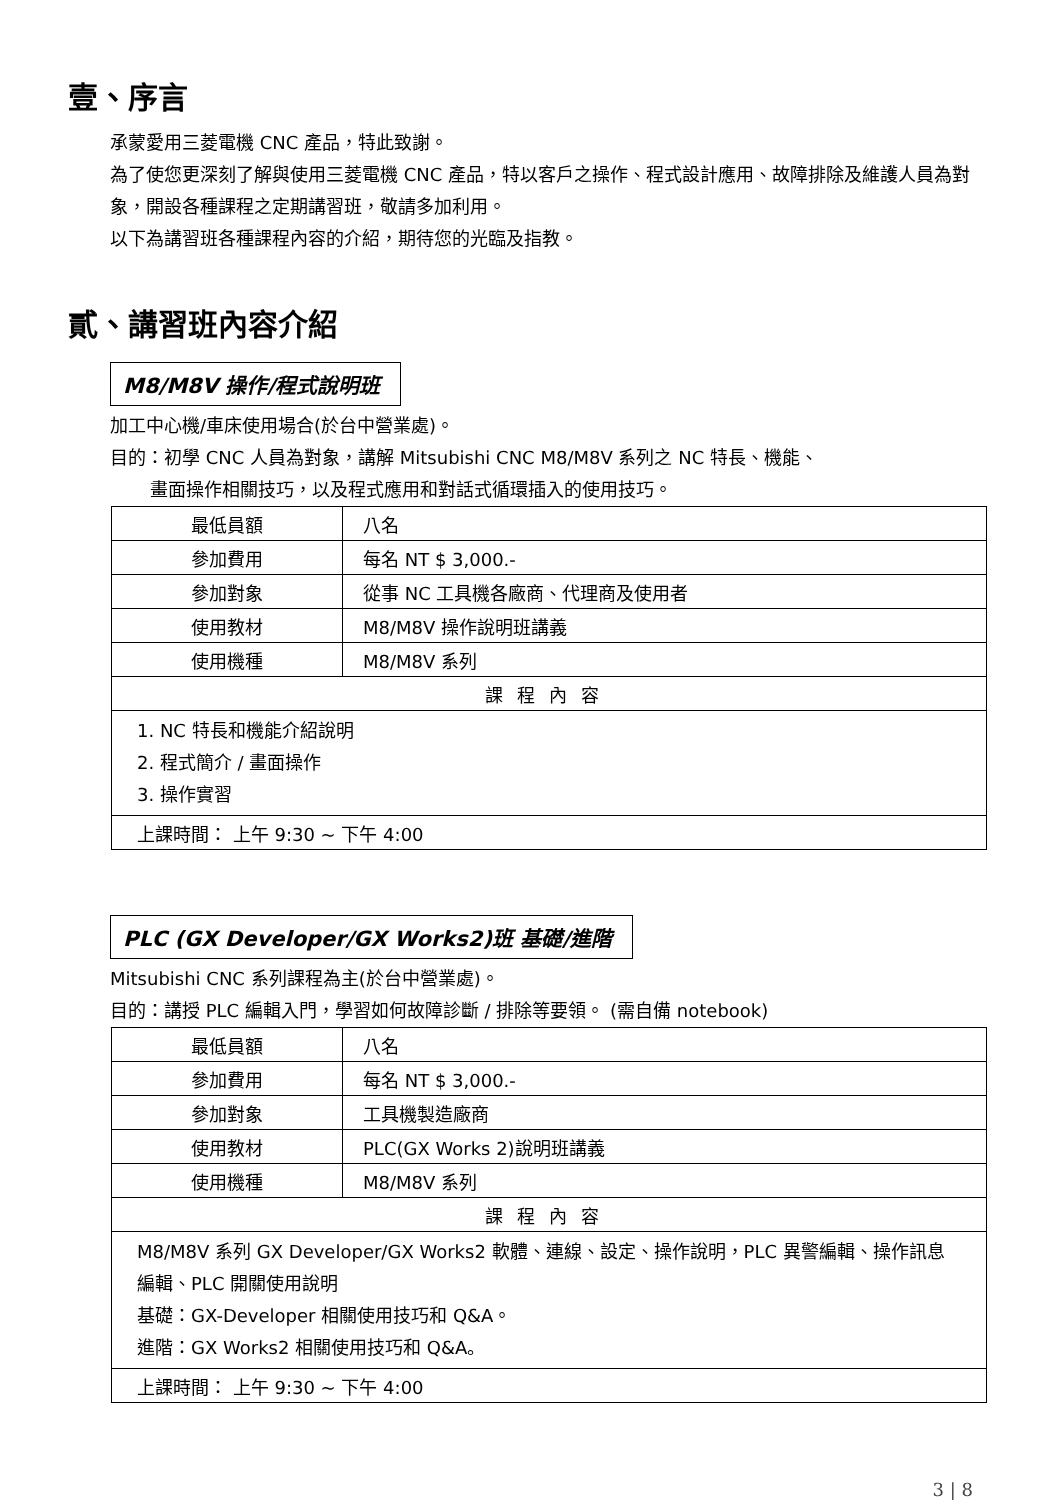壹、序言
承蒙愛用三菱電機 CNC 產品，特此致謝。
為了使您更深刻了解與使用三菱電機 CNC 產品，特以客戶之操作、程式設計應用、故障排除及維護人員為對象，開設各種課程之定期講習班，敬請多加利用。
以下為講習班各種課程內容的介紹，期待您的光臨及指教。
貳、講習班內容介紹
M8/M8V 操作/程式說明班
加工中心機/車床使用場合(於台中營業處)。
目的：初學 CNC 人員為對象，講解 Mitsubishi CNC M8/M8V 系列之 NC 特長、機能、
畫面操作相關技巧，以及程式應用和對話式循環插入的使用技巧。
| 最低員額 | 八名 |
| 參加費用 | 每名 NT $ 3,000.- |
| 參加對象 | 從事 NC 工具機各廠商、代理商及使用者 |
| 使用教材 | M8/M8V 操作說明班講義 |
| 使用機種 | M8/M8V 系列 |
| 課程內容 | |
| 1. NC 特長和機能介紹說明 2. 程式簡介 / 畫面操作 3. 操作實習 | |
| 上課時間： 上午 9:30 ~ 下午 4:00 | |
PLC (GX Developer/GX Works2)班 基礎/進階
Mitsubishi CNC 系列課程為主(於台中營業處)。
目的：講授 PLC 編輯入門，學習如何故障診斷 / 排除等要領。 (需自備 notebook)
| 最低員額 | 八名 |
| 參加費用 | 每名 NT $ 3,000.- |
| 參加對象 | 工具機製造廠商 |
| 使用教材 | PLC(GX Works 2)說明班講義 |
| 使用機種 | M8/M8V 系列 |
| 課程內容 | |
| M8/M8V 系列 GX Developer/GX Works2 軟體、連線、設定、操作說明，PLC 異警編輯、操作訊息編輯、PLC 開關使用說明 基礎：GX-Developer 相關使用技巧和 Q&A。 進階：GX Works2 相關使用技巧和 Q&A。 | |
| 上課時間： 上午 9:30 ~ 下午 4:00 | |
3 | 8